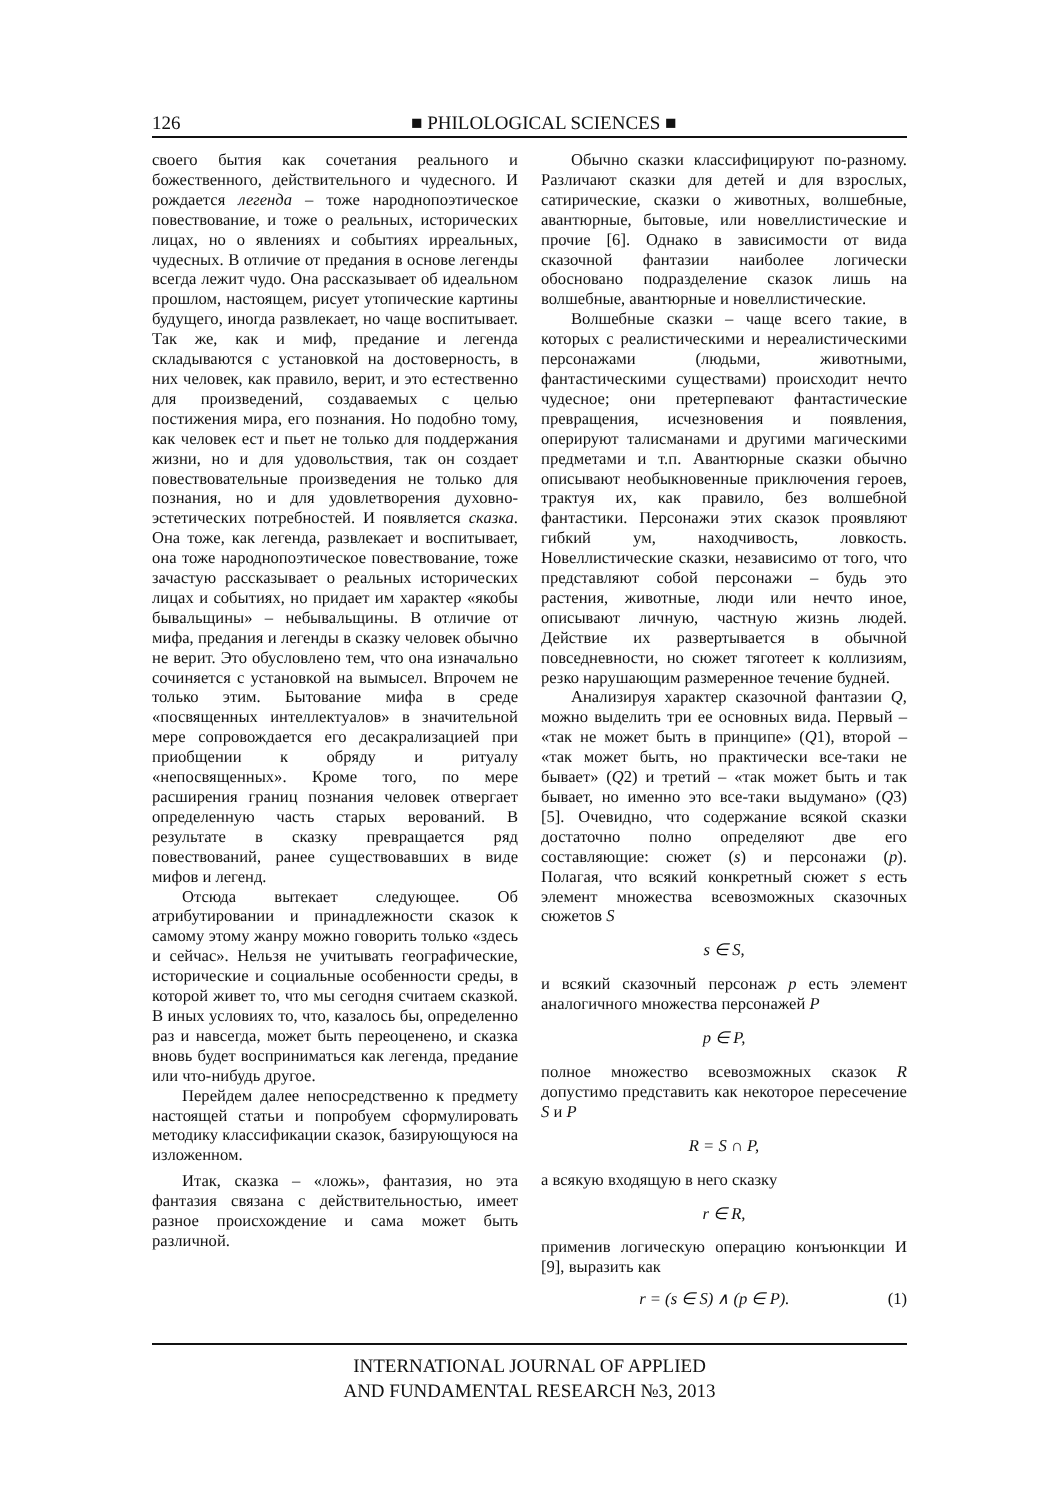126 ■ PHILOLOGICAL SCIENCES ■
своего бытия как сочетания реального и божественного, действительного и чудесного. И рождается легенда – тоже народнопоэтическое повествование, и тоже о реальных, исторических лицах, но о явлениях и событиях ирреальных, чудесных. В отличие от предания в основе легенды всегда лежит чудо. Она рассказывает об идеальном прошлом, настоящем, рисует утопические картины будущего, иногда развлекает, но чаще воспитывает. Так же, как и миф, предание и легенда складываются с установкой на достоверность, в них человек, как правило, верит, и это естественно для произведений, создаваемых с целью постижения мира, его познания. Но подобно тому, как человек ест и пьет не только для поддержания жизни, но и для удовольствия, так он создает повествовательные произведения не только для познания, но и для удовлетворения духовно-эстетических потребностей. И появляется сказка. Она тоже, как легенда, развлекает и воспитывает, она тоже народнопоэтическое повествование, тоже зачастую рассказывает о реальных исторических лицах и событиях, но придает им характер «якобы бывальщины» – небывальщины. В отличие от мифа, предания и легенды в сказку человек обычно не верит. Это обусловлено тем, что она изначально сочиняется с установкой на вымысел. Впрочем не только этим. Бытование мифа в среде «посвященных интеллектуалов» в значительной мере сопровождается его десакрализацией при приобщении к обряду и ритуалу «непосвященных». Кроме того, по мере расширения границ познания человек отвергает определенную часть старых верований. В результате в сказку превращается ряд повествований, ранее существовавших в виде мифов и легенд.
Отсюда вытекает следующее. Об атрибутировании и принадлежности сказок к самому этому жанру можно говорить только «здесь и сейчас». Нельзя не учитывать географические, исторические и социальные особенности среды, в которой живет то, что мы сегодня считаем сказкой. В иных условиях то, что, казалось бы, определенно раз и навсегда, может быть переоценено, и сказка вновь будет восприниматься как легенда, предание или что-нибудь другое.
Перейдем далее непосредственно к предмету настоящей статьи и попробуем сформулировать методику классификации сказок, базирующуюся на изложенном.
Итак, сказка – «ложь», фантазия, но эта фантазия связана с действительностью, имеет разное происхождение и сама может быть различной.
Обычно сказки классифицируют по-разному. Различают сказки для детей и для взрослых, сатирические, сказки о животных, волшебные, авантюрные, бытовые, или новеллистические и прочие [6]. Однако в зависимости от вида сказочной фантазии наиболее логически обосновано подразделение сказок лишь на волшебные, авантюрные и новеллистические.
Волшебные сказки – чаще всего такие, в которых с реалистическими и нереалистическими персонажами (людьми, животными, фантастическими существами) происходит нечто чудесное; они претерпевают фантастические превращения, исчезновения и появления, оперируют талисманами и другими магическими предметами и т.п. Авантюрные сказки обычно описывают необыкновенные приключения героев, трактуя их, как правило, без волшебной фантастики. Персонажи этих сказок проявляют гибкий ум, находчивость, ловкость. Новеллистические сказки, независимо от того, что представляют собой персонажи – будь это растения, животные, люди или нечто иное, описывают личную, частную жизнь людей. Действие их развертывается в обычной повседневности, но сюжет тяготеет к коллизиям, резко нарушающим размеренное течение будней.
Анализируя характер сказочной фантазии Q, можно выделить три ее основных вида. Первый – «так не может быть в принципе» (Q1), второй – «так может быть, но практически все-таки не бывает» (Q2) и третий – «так может быть и так бывает, но именно это все-таки выдумано» (Q3) [5]. Очевидно, что содержание всякой сказки достаточно полно определяют две его составляющие: сюжет (s) и персонажи (p). Полагая, что всякий конкретный сюжет s есть элемент множества всевозможных сказочных сюжетов S
s ∈ S,
и всякий сказочный персонаж p есть элемент аналогичного множества персонажей P
p ∈ P,
полное множество всевозможных сказок R допустимо представить как некоторое пересечение S и P
R = S ∩ P,
а всякую входящую в него сказку
r ∈ R,
применив логическую операцию конъюнкции И [9], выразить как
r = (s ∈ S) ∧ (p ∈ P). (1)
INTERNATIONAL JOURNAL OF APPLIED
AND FUNDAMENTAL RESEARCH №3, 2013